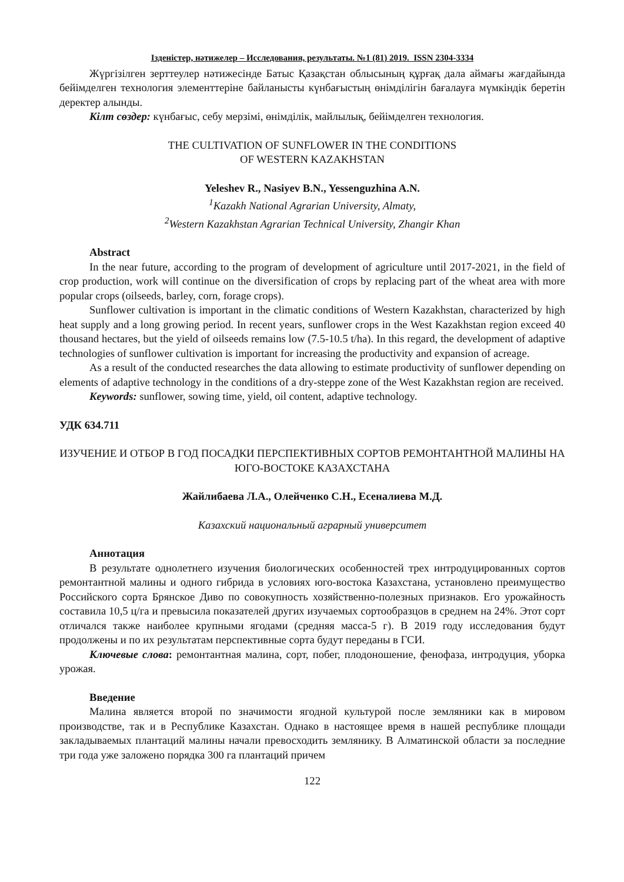Ізденістер, нәтижелер – Исследования, результаты. №1 (81) 2019. ISSN 2304-3334
Жүргізілген зерттеулер нәтижесінде Батыс Қазақстан облысының құрғақ дала аймағы жағдайында бейімделген технология элементтеріне байланысты күнбағыстың өнімділігін бағалауға мүмкіндік беретін деректер алынды.
Кілт сөздер: күнбағыс, себу мерзімі, өнімділік, майлылық, бейімделген технология.
THE CULTIVATION OF SUNFLOWER IN THE CONDITIONS
OF WESTERN KAZAKHSTAN
Yeleshev R., Nasiyev B.N., Yessenguzhina A.N.
<sup>1</sup> Kazakh National Agrarian University, Almaty,
<sup>2</sup> Western Kazakhstan Agrarian Technical University, Zhangir Khan
Abstract
In the near future, according to the program of development of agriculture until 2017-2021, in the field of crop production, work will continue on the diversification of crops by replacing part of the wheat area with more popular crops (oilseeds, barley, corn, forage crops).
Sunflower cultivation is important in the climatic conditions of Western Kazakhstan, characterized by high heat supply and a long growing period. In recent years, sunflower crops in the West Kazakhstan region exceed 40 thousand hectares, but the yield of oilseeds remains low (7.5-10.5 t/ha). In this regard, the development of adaptive technologies of sunflower cultivation is important for increasing the productivity and expansion of acreage.
As a result of the conducted researches the data allowing to estimate productivity of sunflower depending on elements of adaptive technology in the conditions of a dry-steppe zone of the West Kazakhstan region are received.
Keywords: sunflower, sowing time, yield, oil content, adaptive technology.
УДК 634.711
ИЗУЧЕНИЕ И ОТБОР В ГОД ПОСАДКИ ПЕРСПЕКТИВНЫХ СОРТОВ РЕМОНТАНТНОЙ МАЛИНЫ НА ЮГО-ВОСТОКЕ КАЗАХСТАНА
Жайлибаева Л.А., Олейченко С.Н., Есеналиева М.Д.
Казахский национальный аграрный университет
Аннотация
В результате однолетнего изучения биологических особенностей трех интродуцированных сортов ремонтантной малины и одного гибрида в условиях юго-востока Казахстана, установлено преимущество Российского сорта Брянское Диво по совокупность хозяйственно-полезных признаков. Его урожайность составила 10,5 ц/га и превысила показателей других изучаемых сортообразцов в среднем на 24%. Этот сорт отличался также наиболее крупными ягодами (средняя масса-5 г). В 2019 году исследования будут продолжены и по их результатам перспективные сорта будут переданы в ГСИ.
Ключевые слова: ремонтантная малина, сорт, побег, плодоношение, фенофаза, интродуция, уборка урожая.
Введение
Малина является второй по значимости ягодной культурой после земляники как в мировом производстве, так и в Республике Казахстан. Однако в настоящее время в нашей республике площади закладываемых плантаций малины начали превосходить землянику. В Алматинской области за последние три года уже заложено порядка 300 га плантаций причем
122